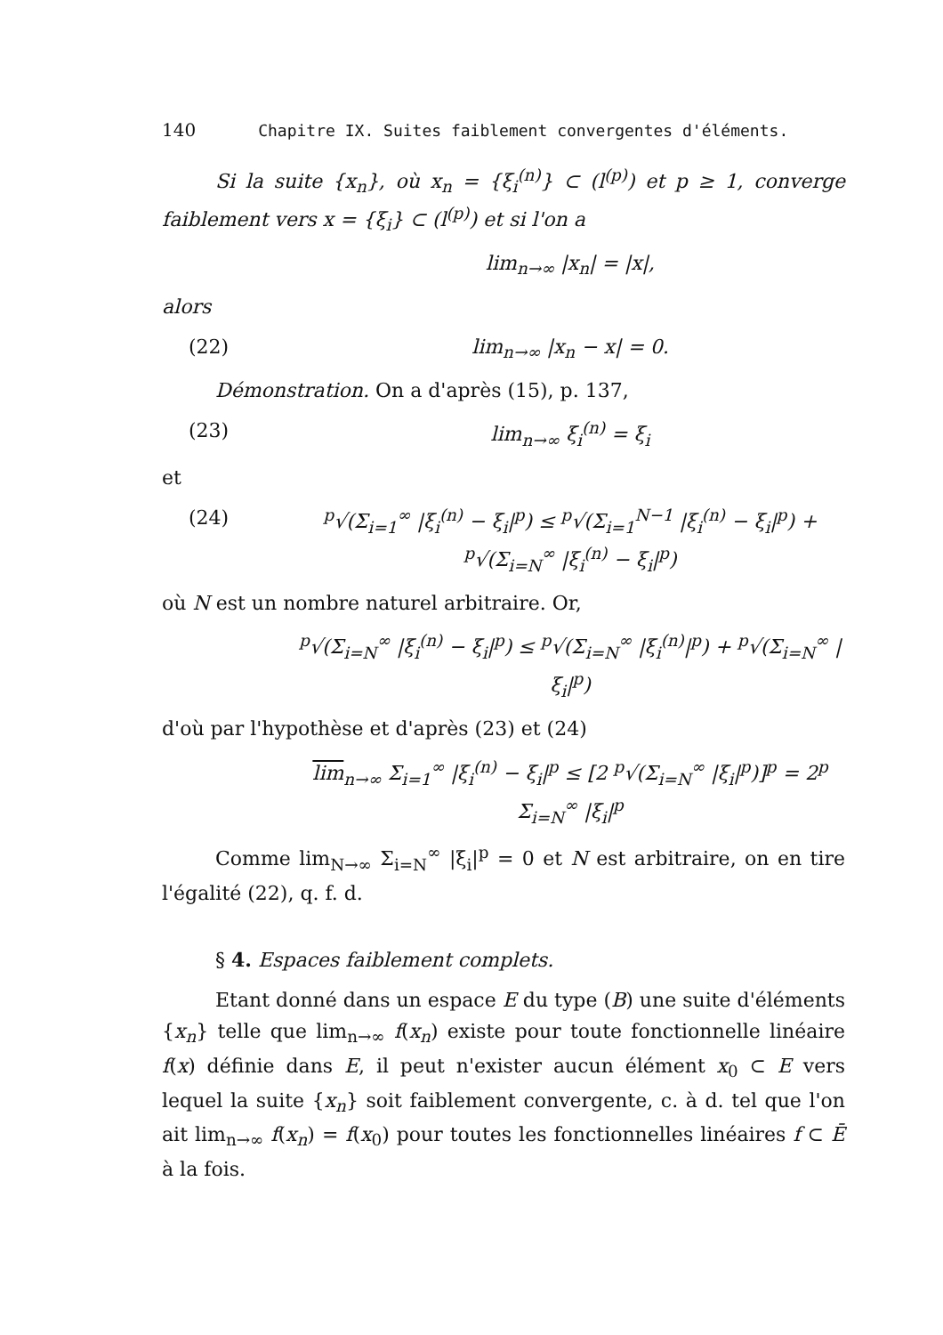140 Chapitre IX. Suites faiblement convergentes d'éléments.
Si la suite {x<sub>n</sub>}, où x<sub>n</sub> = {ξ<sub>i</sub><sup>(n)</sup>} ⊂ (l<sup>(p)</sup>) et p ≥ 1, converge faiblement vers x = {ξ<sub>i</sub>} ⊂ (l<sup>(p)</sup>) et si l'on a
lim<sub>n→∞</sub> |x<sub>n</sub>| = |x|,
alors
(22) lim<sub>n→∞</sub> |x<sub>n</sub> − x| = 0.
Démonstration. On a d'après (15), p. 137,
(23) lim<sub>n→∞</sub> ξ<sub>i</sub><sup>(n)</sup> = ξ<sub>i</sub>
et
(24) <sup>p</sup>√(Σ<sub>i=1</sub><sup>∞</sup> |ξ<sub>i</sub><sup>(n)</sup> − ξ<sub>i</sub>|<sup>p</sup>) ≤ <sup>p</sup>√(Σ<sub>i=1</sub><sup>N−1</sup> |ξ<sub>i</sub><sup>(n)</sup> − ξ<sub>i</sub>|<sup>p</sup>) + <sup>p</sup>√(Σ<sub>i=N</sub><sup>∞</sup> |ξ<sub>i</sub><sup>(n)</sup> − ξ<sub>i</sub>|<sup>p</sup>)
où N est un nombre naturel arbitraire. Or,
<sup>p</sup>√(Σ<sub>i=N</sub><sup>∞</sup> |ξ<sub>i</sub><sup>(n)</sup> − ξ<sub>i</sub>|<sup>p</sup>) ≤ <sup>p</sup>√(Σ<sub>i=N</sub><sup>∞</sup> |ξ<sub>i</sub><sup>(n)</sup>|<sup>p</sup>) + <sup>p</sup>√(Σ<sub>i=N</sub><sup>∞</sup> |ξ<sub>i</sub>|<sup>p</sup>)
d'où par l'hypothèse et d'après (23) et (24)
lim<sub>n→∞</sub> Σ<sub>i=1</sub><sup>∞</sup> |ξ<sub>i</sub><sup>(n)</sup> − ξ<sub>i</sub>|<sup>p</sup> ≤ [2 <sup>p</sup>√(Σ<sub>i=N</sub><sup>∞</sup> |ξ<sub>i</sub>|<sup>p</sup>)]<sup>p</sup> = 2<sup>p</sup> Σ<sub>i=N</sub><sup>∞</sup> |ξ<sub>i</sub>|<sup>p</sup>
Comme lim<sub>N→∞</sub> Σ<sub>i=N</sub><sup>∞</sup> |ξ<sub>i</sub>|<sup>p</sup> = 0 et N est arbitraire, on en tire l'égalité (22), q. f. d.
§ 4. Espaces faiblement complets.
Etant donné dans un espace E du type (B) une suite d'éléments {x<sub>n</sub>} telle que lim<sub>n→∞</sub> f(x<sub>n</sub>) existe pour toute fonctionnelle linéaire f(x) définie dans E, il peut n'exister aucun élément x<sub>0</sub> ⊂ E vers lequel la suite {x<sub>n</sub>} soit faiblement convergente, c. à d. tel que l'on ait lim<sub>n→∞</sub> f(x<sub>n</sub>) = f(x<sub>0</sub>) pour toutes les fonctionnelles linéaires f ⊂ Ē à la fois.